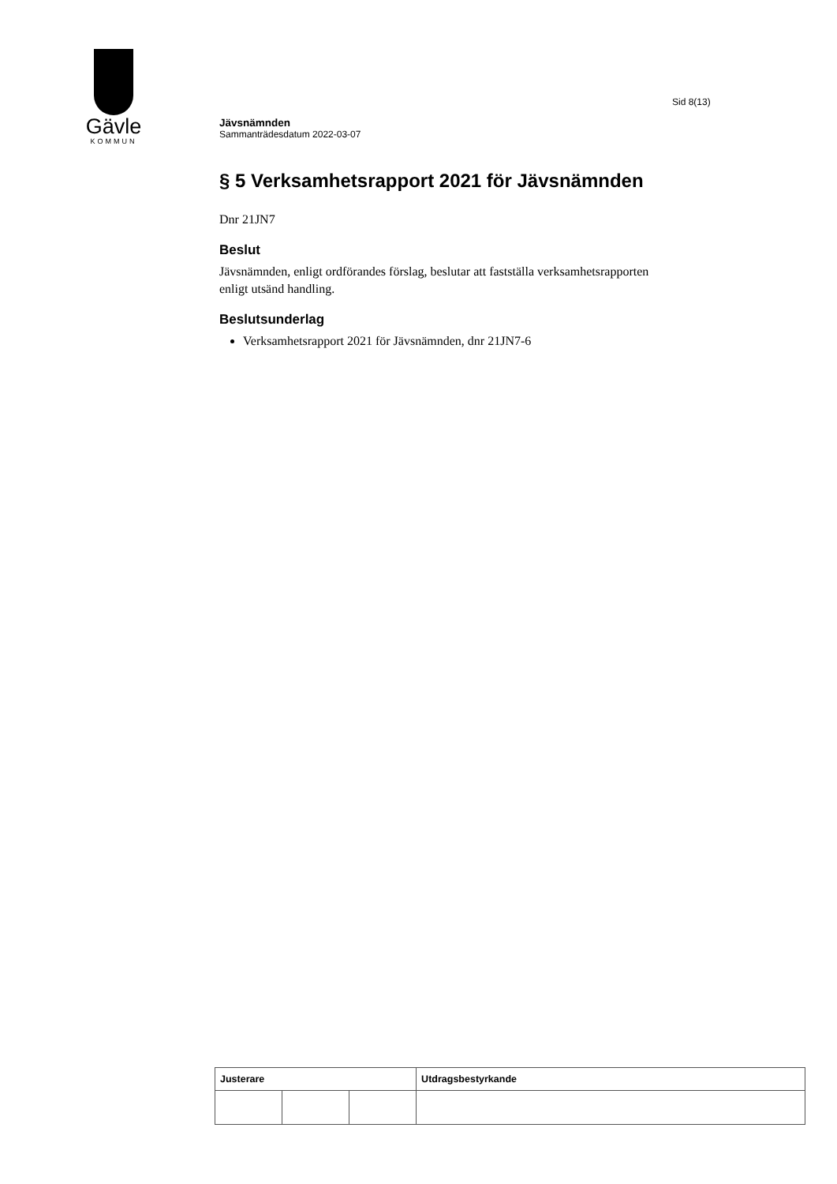Gävle
KOMMUN
Sid 8(13)
Jävsnämnden
Sammanträdesdatum 2022-03-07
§ 5 Verksamhetsrapport 2021 för Jävsnämnden
Dnr 21JN7
Beslut
Jävsnämnden, enligt ordförandes förslag, beslutar att fastställa verksamhetsrapporten enligt utsänd handling.
Beslutsunderlag
Verksamhetsrapport 2021 för Jävsnämnden, dnr 21JN7-6
| Justerare | | | Utdragsbestyrkande |
| --- | --- | --- | --- |